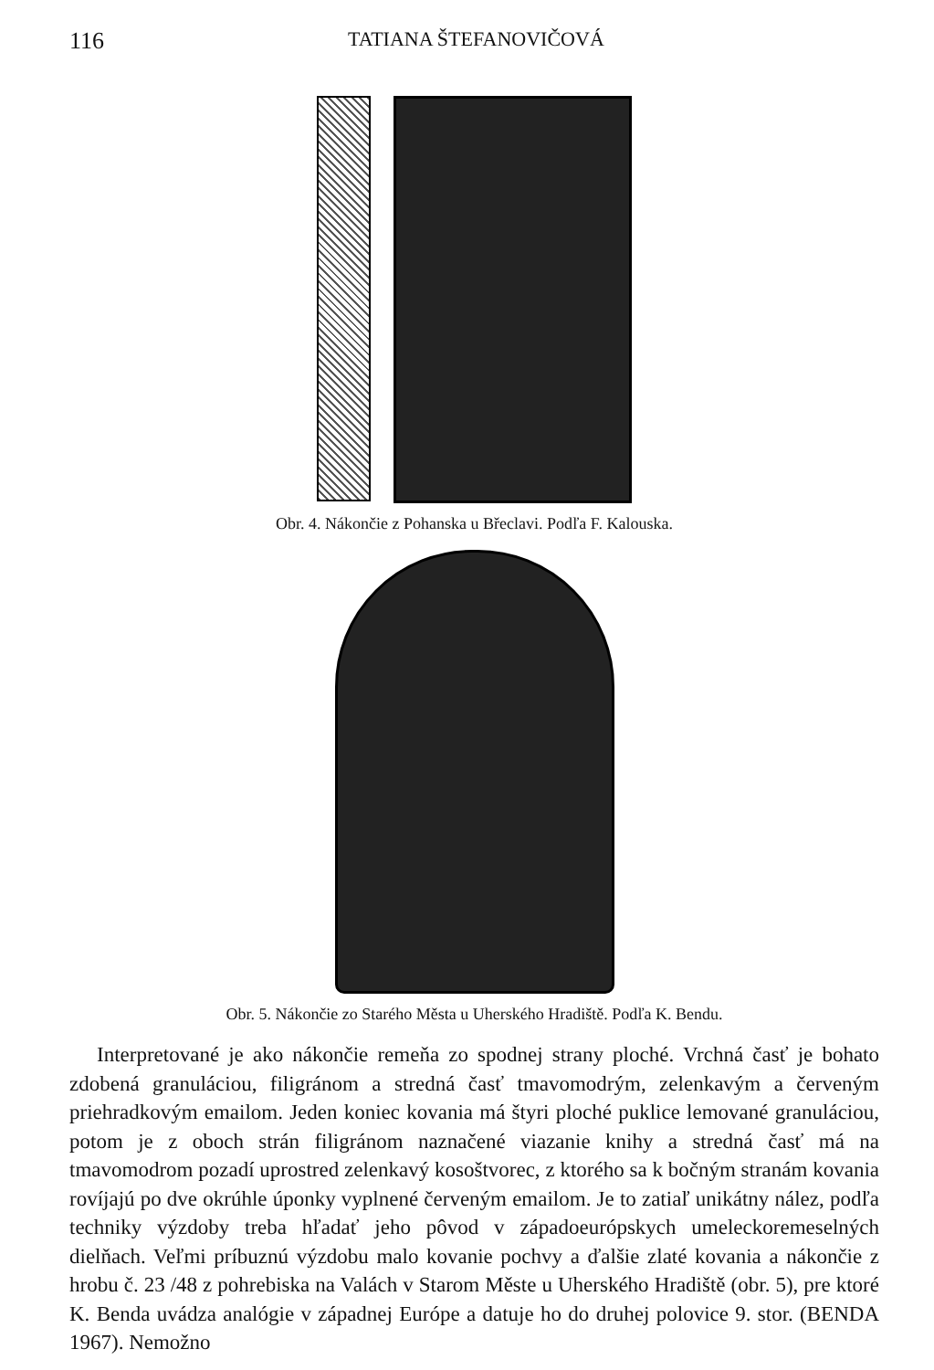116 TATIANA ŠTEFANOVIČOVÁ
Obr. 4. Nákončie z Pohanska u Břeclavi. Podľa F. Kalouska.
Obr. 5. Nákončie zo Starého Města u Uherského Hradiště. Podľa K. Bendu.
Interpretované je ako nákončie remeňa zo spodnej strany ploché. Vrchná časť je bohato zdobená granuláciou, filigránom a stredná časť tmavomodrým, zelenkavým a červeným priehradkovým emailom. Jeden koniec kovania má štyri ploché puklice lemované granuláciou, potom je z oboch strán filigránom naznačené viazanie knihy a stredná časť má na tmavomodrom pozadí uprostred zelenkavý kosoštvorec, z ktorého sa k bočným stranám kovania rovíjajú po dve okrúhle úponky vyplnené červeným emailom. Je to zatiaľ unikátny nález, podľa techniky výzdoby treba hľadať jeho pôvod v západoeurópskych umeleckoremeselných dielňach. Veľmi príbuznú výzdobu malo kovanie pochvy a ďalšie zlaté kovania a nákončie z hrobu č. 23 /48 z pohrebiska na Valách v Starom Městе u Uherského Hradiště (obr. 5), pre ktoré K. Benda uvádza analógie v západnej Európe a datuje ho do druhej polovice 9. stor. (BENDA 1967). Nemožno